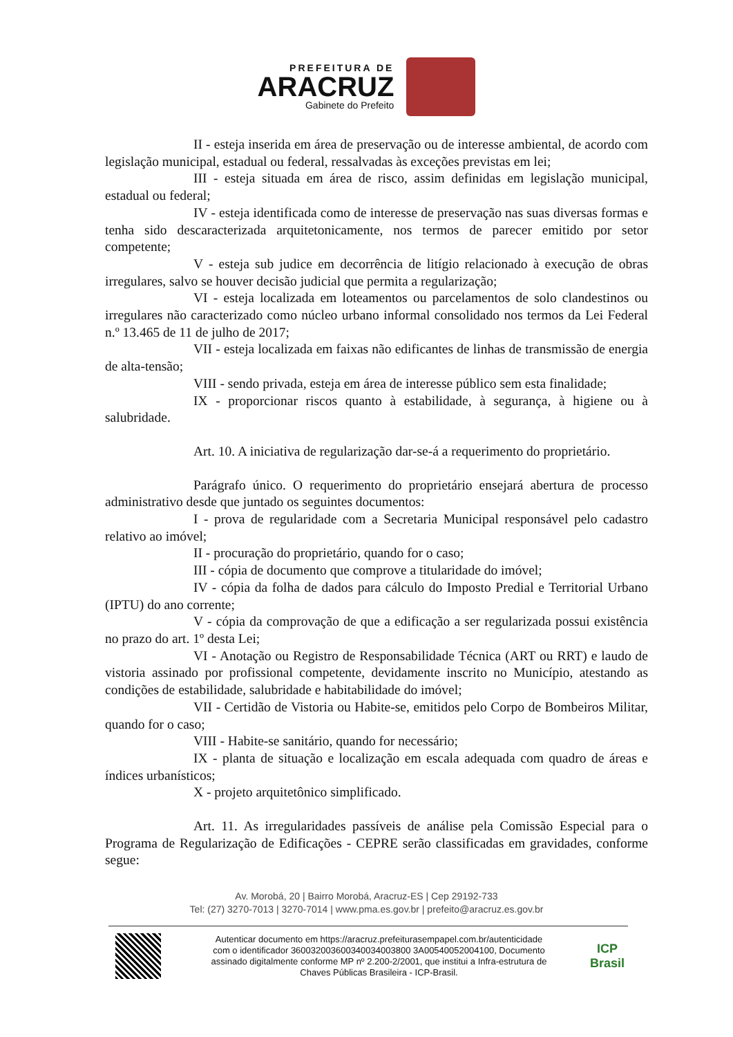PREFEITURA DE
ARACRUZ
Gabinete do Prefeito
II - esteja inserida em área de preservação ou de interesse ambiental, de acordo com legislação municipal, estadual ou federal, ressalvadas às exceções previstas em lei;
III - esteja situada em área de risco, assim definidas em legislação municipal, estadual ou federal;
IV - esteja identificada como de interesse de preservação nas suas diversas formas e tenha sido descaracterizada arquitetonicamente, nos termos de parecer emitido por setor competente;
V - esteja sub judice em decorrência de litígio relacionado à execução de obras irregulares, salvo se houver decisão judicial que permita a regularização;
VI - esteja localizada em loteamentos ou parcelamentos de solo clandestinos ou irregulares não caracterizado como núcleo urbano informal consolidado nos termos da Lei Federal n.º 13.465 de 11 de julho de 2017;
VII - esteja localizada em faixas não edificantes de linhas de transmissão de energia de alta-tensão;
VIII - sendo privada, esteja em área de interesse público sem esta finalidade;
IX - proporcionar riscos quanto à estabilidade, à segurança, à higiene ou à salubridade.
Art. 10. A iniciativa de regularização dar-se-á a requerimento do proprietário.
Parágrafo único. O requerimento do proprietário ensejará abertura de processo administrativo desde que juntado os seguintes documentos:
I - prova de regularidade com a Secretaria Municipal responsável pelo cadastro relativo ao imóvel;
II - procuração do proprietário, quando for o caso;
III - cópia de documento que comprove a titularidade do imóvel;
IV - cópia da folha de dados para cálculo do Imposto Predial e Territorial Urbano (IPTU) do ano corrente;
V - cópia da comprovação de que a edificação a ser regularizada possui existência no prazo do art. 1º desta Lei;
VI - Anotação ou Registro de Responsabilidade Técnica (ART ou RRT) e laudo de vistoria assinado por profissional competente, devidamente inscrito no Município, atestando as condições de estabilidade, salubridade e habitabilidade do imóvel;
VII - Certidão de Vistoria ou Habite-se, emitidos pelo Corpo de Bombeiros Militar, quando for o caso;
VIII - Habite-se sanitário, quando for necessário;
IX - planta de situação e localização em escala adequada com quadro de áreas e índices urbanísticos;
X - projeto arquitetônico simplificado.
Art. 11. As irregularidades passíveis de análise pela Comissão Especial para o Programa de Regularização de Edificações - CEPRE serão classificadas em gravidades, conforme segue:
Av. Morobá, 20 | Bairro Morobá, Aracruz-ES | Cep 29192-733
Tel: (27) 3270-7013 | 3270-7014 | www.pma.es.gov.br | prefeito@aracruz.es.gov.br
Autenticar documento em https://aracruz.prefeiturasempapel.com.br/autenticidade
com o identificador 360032003600340034003800 3A00540052004100, Documento
assinado digitalmente conforme MP nº 2.200-2/2001, que institui a Infra-estrutura de
Chaves Públicas Brasileira - ICP-Brasil.
ICP
Brasil